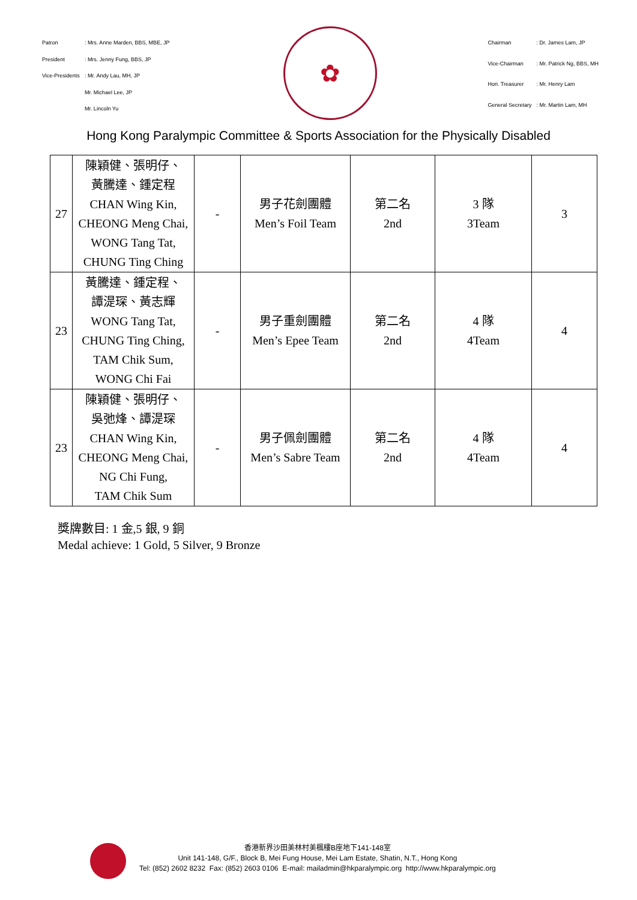| Patron | : Mrs. Anne Marden, BBS, MBE, JP |
| President | : Mrs. Jenny Fung, BBS, JP |
| Vice-Presidents | : Mr. Andy Lau, MH, JP |
| | Mr. Michael Lee, JP |
| | Mr. Lincoln Yu |
✿
| Chairman | : Dr. James Lam, JP |
| Vice-Chairman | : Mr. Patrick Ng, BBS, MH |
| Hon. Treasurer | : Mr. Henry Lam |
| General Secretary | : Mr. Martin Lam, MH |
Hong Kong Paralympic Committee & Sports Association for the Physically Disabled
| 27 | 陳穎健、張明仔、 黃騰達、鍾定程 CHAN Wing Kin, CHEONG Meng Chai, WONG Tang Tat, CHUNG Ting Ching | - | 男子花劍團體 Men’s Foil Team | 第二名 2nd | 3 隊 3Team | 3 |
| 23 | 黃騰達、鍾定程、 譚湜琛、黃志輝 WONG Tang Tat, CHUNG Ting Ching, TAM Chik Sum, WONG Chi Fai | - | 男子重劍團體 Men’s Epee Team | 第二名 2nd | 4 隊 4Team | 4 |
| 23 | 陳穎健、張明仔、 吳弛烽、譚湜琛 CHAN Wing Kin, CHEONG Meng Chai, NG Chi Fung, TAM Chik Sum | - | 男子佩劍團體 Men’s Sabre Team | 第二名 2nd | 4 隊 4Team | 4 |
獎牌數目: 1 金,5 銀, 9 銅
Medal achieve: 1 Gold, 5 Silver, 9 Bronze
香港新界沙田美林村美楓樓B座地下141-148室
Unit 141-148, G/F., Block B, Mei Fung House, Mei Lam Estate, Shatin, N.T., Hong Kong
Tel: (852) 2602 8232 Fax: (852) 2603 0106 E-mail: mailadmin@hkparalympic.org http://www.hkparalympic.org